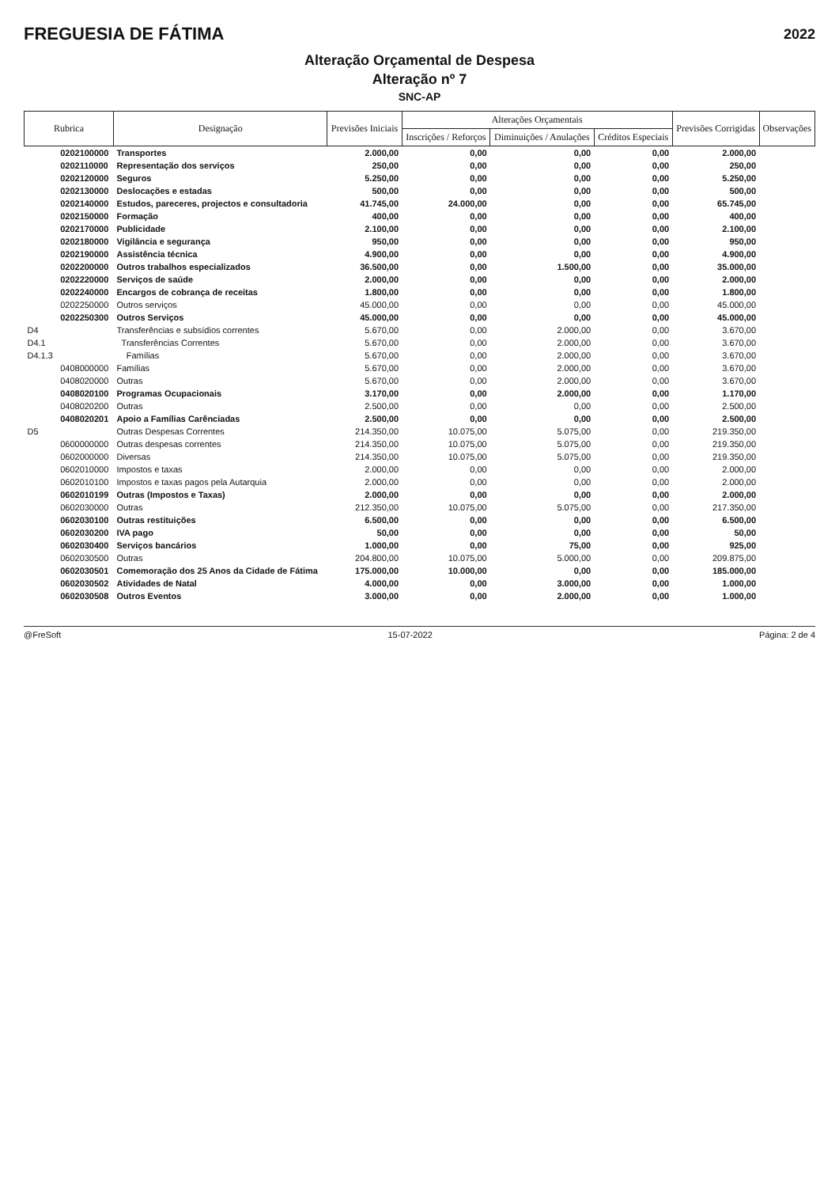FREGUESIA DE FÁTIMA
2022
Alteração Orçamental de Despesa
Alteração nº 7
SNC-AP
| Rubrica | | Designação | Previsões Iniciais | Alterações Orçamentais | | | Previsões Corrigidas | Observações |
| --- | --- | --- | --- | --- | --- | --- | --- | --- |
| | | | | Inscrições / Reforços | Diminuições / Anulações | Créditos Especiais | | |
| | 0202100000 | Transportes | 2.000,00 | 0,00 | 0,00 | 0,00 | 2.000,00 | |
| | 0202110000 | Representação dos serviços | 250,00 | 0,00 | 0,00 | 0,00 | 250,00 | |
| | 0202120000 | Seguros | 5.250,00 | 0,00 | 0,00 | 0,00 | 5.250,00 | |
| | 0202130000 | Deslocações e estadas | 500,00 | 0,00 | 0,00 | 0,00 | 500,00 | |
| | 0202140000 | Estudos, pareceres, projectos e consultadoria | 41.745,00 | 24.000,00 | 0,00 | 0,00 | 65.745,00 | |
| | 0202150000 | Formação | 400,00 | 0,00 | 0,00 | 0,00 | 400,00 | |
| | 0202170000 | Publicidade | 2.100,00 | 0,00 | 0,00 | 0,00 | 2.100,00 | |
| | 0202180000 | Vigilância e segurança | 950,00 | 0,00 | 0,00 | 0,00 | 950,00 | |
| | 0202190000 | Assistência técnica | 4.900,00 | 0,00 | 0,00 | 0,00 | 4.900,00 | |
| | 0202200000 | Outros trabalhos especializados | 36.500,00 | 0,00 | 1.500,00 | 0,00 | 35.000,00 | |
| | 0202220000 | Serviços de saúde | 2.000,00 | 0,00 | 0,00 | 0,00 | 2.000,00 | |
| | 0202240000 | Encargos de cobrança de receitas | 1.800,00 | 0,00 | 0,00 | 0,00 | 1.800,00 | |
| | 0202250000 | Outros serviços | 45.000,00 | 0,00 | 0,00 | 0,00 | 45.000,00 | |
| | 0202250300 | Outros Serviços | 45.000,00 | 0,00 | 0,00 | 0,00 | 45.000,00 | |
| D4 | | Transferências e subsídios correntes | 5.670,00 | 0,00 | 2.000,00 | 0,00 | 3.670,00 | |
| D4.1 | | Transferências Correntes | 5.670,00 | 0,00 | 2.000,00 | 0,00 | 3.670,00 | |
| D4.1.3 | | Famílias | 5.670,00 | 0,00 | 2.000,00 | 0,00 | 3.670,00 | |
| | 0408000000 | Famílias | 5.670,00 | 0,00 | 2.000,00 | 0,00 | 3.670,00 | |
| | 0408020000 | Outras | 5.670,00 | 0,00 | 2.000,00 | 0,00 | 3.670,00 | |
| | 0408020100 | Programas Ocupacionais | 3.170,00 | 0,00 | 2.000,00 | 0,00 | 1.170,00 | |
| | 0408020200 | Outras | 2.500,00 | 0,00 | 0,00 | 0,00 | 2.500,00 | |
| | 0408020201 | Apoio a Famílias Carênciadas | 2.500,00 | 0,00 | 0,00 | 0,00 | 2.500,00 | |
| D5 | | Outras Despesas Correntes | 214.350,00 | 10.075,00 | 5.075,00 | 0,00 | 219.350,00 | |
| | 0600000000 | Outras despesas correntes | 214.350,00 | 10.075,00 | 5.075,00 | 0,00 | 219.350,00 | |
| | 0602000000 | Diversas | 214.350,00 | 10.075,00 | 5.075,00 | 0,00 | 219.350,00 | |
| | 0602010000 | Impostos e taxas | 2.000,00 | 0,00 | 0,00 | 0,00 | 2.000,00 | |
| | 0602010100 | Impostos e taxas pagos pela Autarquia | 2.000,00 | 0,00 | 0,00 | 0,00 | 2.000,00 | |
| | 0602010199 | Outras (Impostos e Taxas) | 2.000,00 | 0,00 | 0,00 | 0,00 | 2.000,00 | |
| | 0602030000 | Outras | 212.350,00 | 10.075,00 | 5.075,00 | 0,00 | 217.350,00 | |
| | 0602030100 | Outras restituições | 6.500,00 | 0,00 | 0,00 | 0,00 | 6.500,00 | |
| | 0602030200 | IVA pago | 50,00 | 0,00 | 0,00 | 0,00 | 50,00 | |
| | 0602030400 | Serviços bancários | 1.000,00 | 0,00 | 75,00 | 0,00 | 925,00 | |
| | 0602030500 | Outras | 204.800,00 | 10.075,00 | 5.000,00 | 0,00 | 209.875,00 | |
| | 0602030501 | Comemoração dos 25 Anos da Cidade de Fátima | 175.000,00 | 10.000,00 | 0,00 | 0,00 | 185.000,00 | |
| | 0602030502 | Atividades de Natal | 4.000,00 | 0,00 | 3.000,00 | 0,00 | 1.000,00 | |
| | 0602030508 | Outros Eventos | 3.000,00 | 0,00 | 2.000,00 | 0,00 | 1.000,00 | |
@FreSoft 15-07-2022 Página: 2 de 4